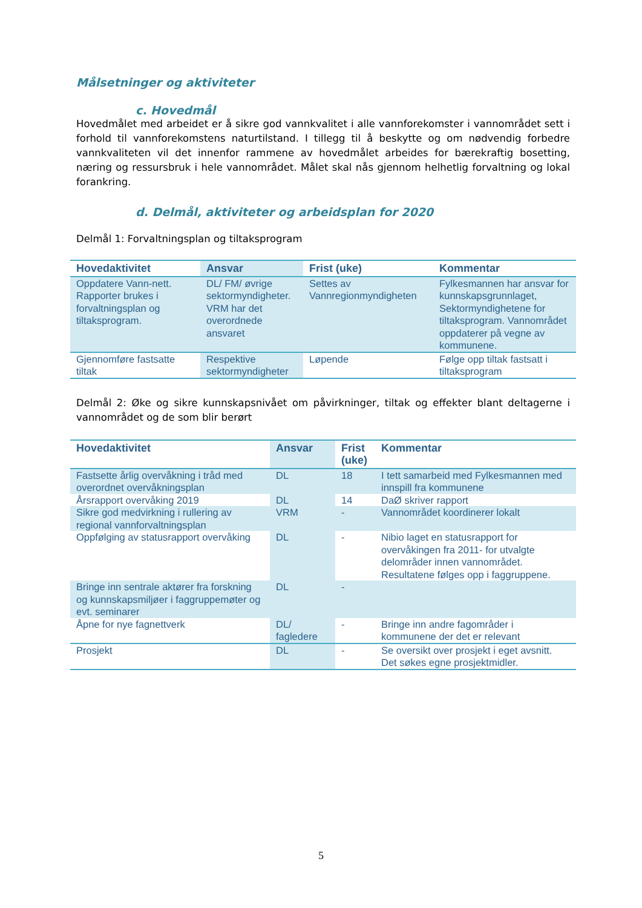Målsetninger og aktiviteter
c. Hovedmål
Hovedmålet med arbeidet er å sikre god vannkvalitet i alle vannforekomster i vannområdet sett i forhold til vannforekomstens naturtilstand. I tillegg til å beskytte og om nødvendig forbedre vannkvaliteten vil det innenfor rammene av hovedmålet arbeides for bærekraftig bosetting, næring og ressursbruk i hele vannområdet. Målet skal nås gjennom helhetlig forvaltning og lokal forankring.
d. Delmål, aktiviteter og arbeidsplan for 2020
Delmål 1: Forvaltningsplan og tiltaksprogram
| Hovedaktivitet | Ansvar | Frist (uke) | Kommentar |
| --- | --- | --- | --- |
| Oppdatere Vann-nett. Rapporter brukes i forvaltningsplan og tiltaksprogram. | DL/ FM/ øvrige sektormyndigheter. VRM har det overordnede ansvaret | Settes av Vannregionmyndigheten | Fylkesmannen har ansvar for kunnskapsgrunnlaget, Sektormyndighetene for tiltaksprogram. Vannområdet oppdaterer på vegne av kommunene. |
| Gjennomføre fastsatte tiltak | Respektive sektormyndigheter | Løpende | Følge opp tiltak fastsatt i tiltaksprogram |
Delmål 2: Øke og sikre kunnskapsnivået om påvirkninger, tiltak og effekter blant deltagerne i vannområdet og de som blir berørt
| Hovedaktivitet | Ansvar | Frist (uke) | Kommentar |
| --- | --- | --- | --- |
| Fastsette årlig overvåkning i tråd med overordnet overvåkningsplan | DL | 18 | I tett samarbeid med Fylkesmannen med innspill fra kommunene |
| Årsrapport overvåking 2019 | DL | 14 | DaØ skriver rapport |
| Sikre god medvirkning i rullering av regional vannforvaltningsplan | VRM | - | Vannområdet koordinerer lokalt |
| Oppfølging av statusrapport overvåking | DL | - | Nibio laget en statusrapport for overvåkingen fra 2011- for utvalgte delområder innen vannområdet. Resultatene følges opp i faggruppene. |
| Bringe inn sentrale aktører fra forskning og kunnskapsmiljøer i faggruppemøter og evt. seminarer | DL | - | |
| Åpne for nye fagnettverk | DL/ fagledere | - | Bringe inn andre fagområder i kommunene der det er relevant |
| Prosjekt | DL | - | Se oversikt over prosjekt i eget avsnitt. Det søkes egne prosjektmidler. |
5